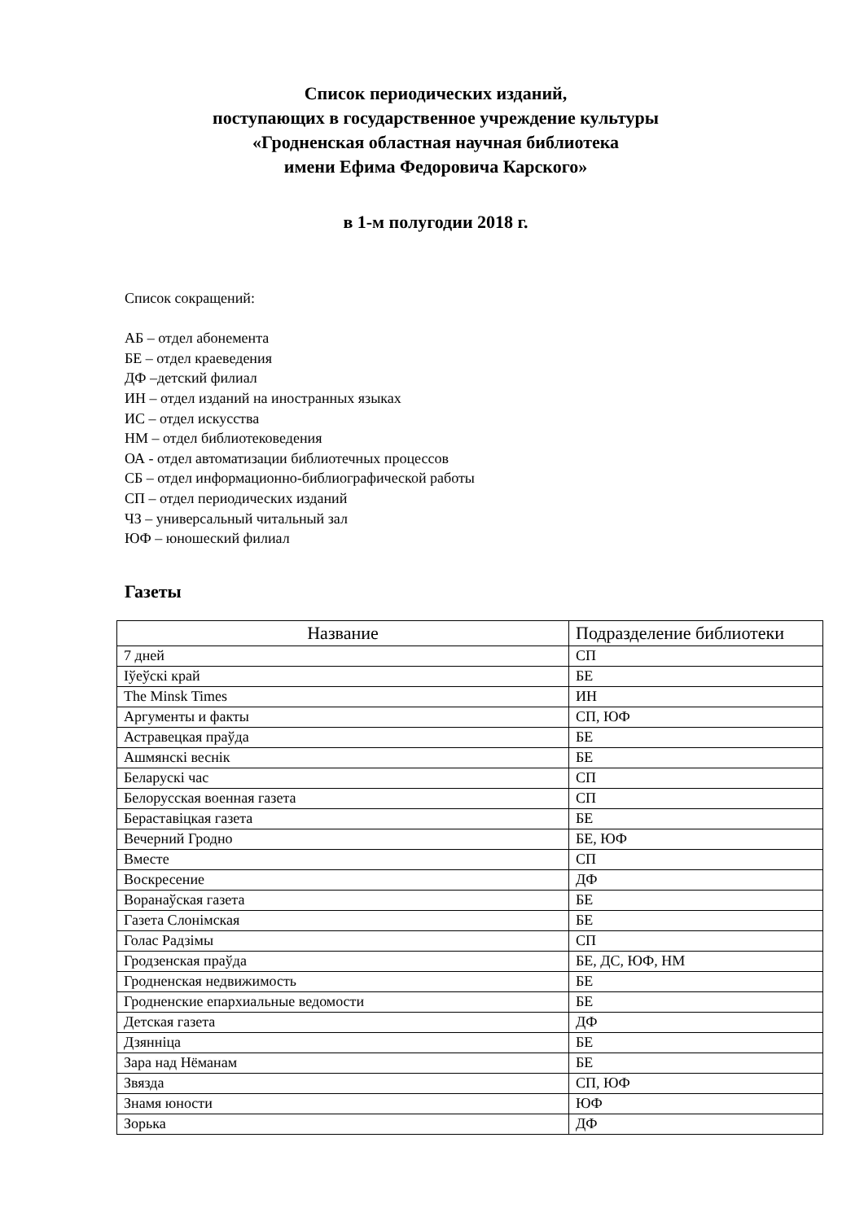Список периодических изданий,
поступающих в государственное учреждение культуры
«Гродненская областная научная библиотека
имени Ефима Федоровича Карского»
в 1-м полугодии 2018 г.
Список сокращений:
АБ – отдел абонемента
БЕ – отдел краеведения
ДФ –детский филиал
ИН – отдел изданий на иностранных языках
ИС – отдел искусства
НМ – отдел библиотековедения
ОА - отдел автоматизации библиотечных процессов
СБ – отдел информационно-библиографической работы
СП – отдел периодических изданий
ЧЗ – универсальный читальный зал
ЮФ – юношеский филиал
Газеты
| Название | Подразделение библиотеки |
| --- | --- |
| 7 дней | СП |
| Іўеўскі край | БЕ |
| The Minsk Times | ИН |
| Аргументы и факты | СП, ЮФ |
| Астравецкая праўда | БЕ |
| Ашмянскі веснік | БЕ |
| Беларускі час | СП |
| Белорусская военная газета | СП |
| Бераставіцкая газета | БЕ |
| Вечерний Гродно | БЕ, ЮФ |
| Вместе | СП |
| Воскресение | ДФ |
| Воранаўская газета | БЕ |
| Газета Слонімская | БЕ |
| Голас Радзімы | СП |
| Гродзенская праўда | БЕ, ДС, ЮФ, НМ |
| Гродненская недвижимость | БЕ |
| Гродненские епархиальные ведомости | БЕ |
| Детская газета | ДФ |
| Дзянніца | БЕ |
| Зара над Нёманам | БЕ |
| Звязда | СП, ЮФ |
| Знамя юности | ЮФ |
| Зорька | ДФ |